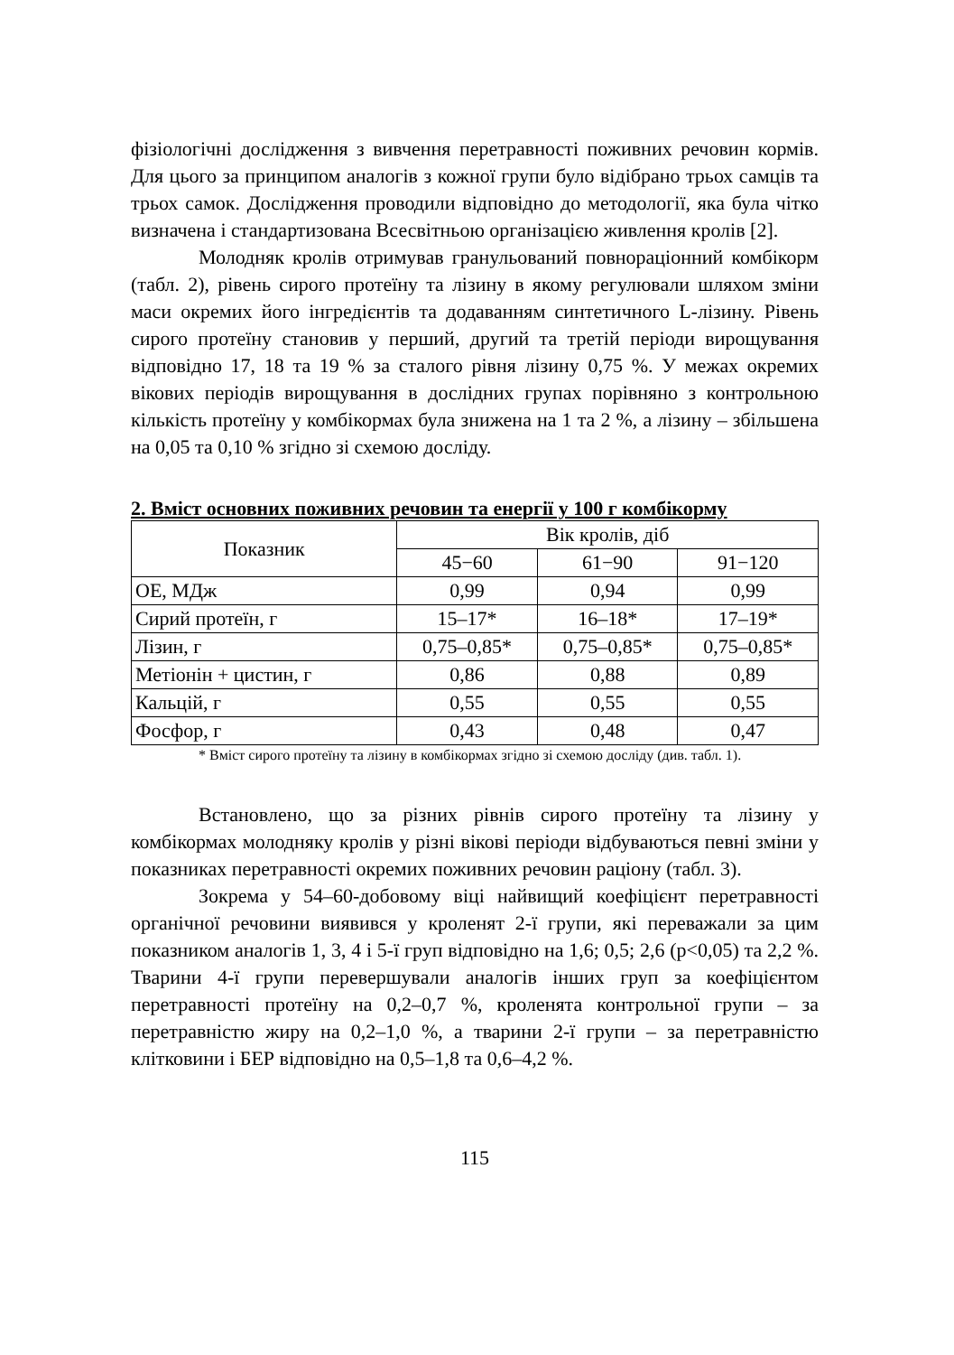фізіологічні дослідження з вивчення перетравності поживних речовин кормів. Для цього за принципом аналогів з кожної групи було відібрано трьох самців та трьох самок. Дослідження проводили відповідно до методології, яка була чітко визначена і стандартизована Всесвітньою організацією живлення кролів [2].
Молодняк кролів отримував гранульований повнораціонний комбікорм (табл. 2), рівень сирого протеїну та лізину в якому регулювали шляхом зміни маси окремих його інгредієнтів та додаванням синтетичного L-лізину. Рівень сирого протеїну становив у перший, другий та третій періоди вирощування відповідно 17, 18 та 19 % за сталого рівня лізину 0,75 %. У межах окремих вікових періодів вирощування в дослідних групах порівняно з контрольною кількість протеїну у комбікормах була знижена на 1 та 2 %, а лізину – збільшена на 0,05 та 0,10 % згідно зі схемою досліду.
2. Вміст основних поживних речовин та енергії у 100 г комбікорму
| Показник | Вік кролів, діб | | |
| --- | --- | --- | --- |
| | 45−60 | 61−90 | 91−120 |
| ОЕ, МДж | 0,99 | 0,94 | 0,99 |
| Сирий протеїн, г | 15–17* | 16–18* | 17–19* |
| Лізин, г | 0,75–0,85* | 0,75–0,85* | 0,75–0,85* |
| Метіонін + цистин, г | 0,86 | 0,88 | 0,89 |
| Кальцій, г | 0,55 | 0,55 | 0,55 |
| Фосфор, г | 0,43 | 0,48 | 0,47 |
* Вміст сирого протеїну та лізину в комбікормах згідно зі схемою досліду (див. табл. 1).
Встановлено, що за різних рівнів сирого протеїну та лізину у комбікормах молодняку кролів у різні вікові періоди відбуваються певні зміни у показниках перетравності окремих поживних речовин раціону (табл. 3).
Зокрема у 54–60-добовому віці найвищий коефіцієнт перетравності органічної речовини виявився у кроленят 2-ї групи, які переважали за цим показником аналогів 1, 3, 4 і 5-ї груп відповідно на 1,6; 0,5; 2,6 (p<0,05) та 2,2 %. Тварини 4-ї групи перевершували аналогів інших груп за коефіцієнтом перетравності протеїну на 0,2–0,7 %, кроленята контрольної групи – за перетравністю жиру на 0,2–1,0 %, а тварини 2-ї групи – за перетравністю клітковини і БЕР відповідно на 0,5–1,8 та 0,6–4,2 %.
115